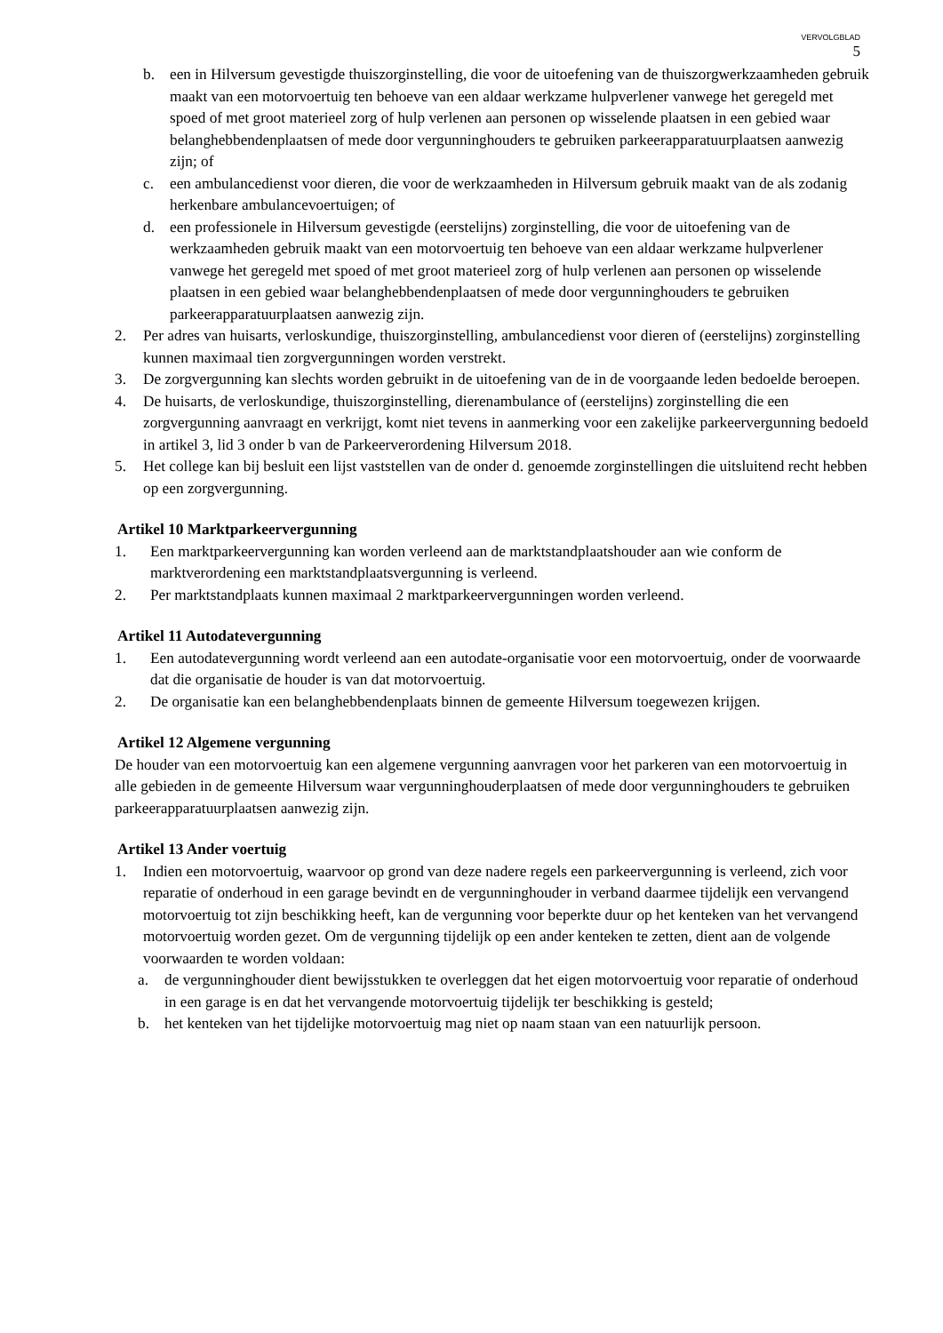VERVOLGBLAD
5
b. een in Hilversum gevestigde thuiszorginstelling, die voor de uitoefening van de thuiszorgwerkzaamheden gebruik maakt van een motorvoertuig ten behoeve van een aldaar werkzame hulpverlener vanwege het geregeld met spoed of met groot materieel zorg of hulp verlenen aan personen op wisselende plaatsen in een gebied waar belanghebbendenplaatsen of mede door vergunninghouders te gebruiken parkeerapparatuurplaatsen aanwezig zijn; of
c. een ambulancedienst voor dieren, die voor de werkzaamheden in Hilversum gebruik maakt van de als zodanig herkenbare ambulancevoertuigen; of
d. een professionele in Hilversum gevestigde (eerstelijns) zorginstelling, die voor de uitoefening van de werkzaamheden gebruik maakt van een motorvoertuig ten behoeve van een aldaar werkzame hulpverlener vanwege het geregeld met spoed of met groot materieel zorg of hulp verlenen aan personen op wisselende plaatsen in een gebied waar belanghebbendenplaatsen of mede door vergunninghouders te gebruiken parkeerapparatuurplaatsen aanwezig zijn.
2. Per adres van huisarts, verloskundige, thuiszorginstelling, ambulancedienst voor dieren of (eerstelijns) zorginstelling kunnen maximaal tien zorgvergunningen worden verstrekt.
3. De zorgvergunning kan slechts worden gebruikt in de uitoefening van de in de voorgaande leden bedoelde beroepen.
4. De huisarts, de verloskundige, thuiszorginstelling, dierenambulance of (eerstelijns) zorginstelling die een zorgvergunning aanvraagt en verkrijgt, komt niet tevens in aanmerking voor een zakelijke parkeervergunning bedoeld in artikel 3, lid 3 onder b van de Parkeerverordening Hilversum 2018.
5. Het college kan bij besluit een lijst vaststellen van de onder d. genoemde zorginstellingen die uitsluitend recht hebben op een zorgvergunning.
Artikel 10 Marktparkeervergunning
1. Een marktparkeervergunning kan worden verleend aan de marktstandplaatshouder aan wie conform de marktverordening een marktstandplaatsvergunning is verleend.
2. Per marktstandplaats kunnen maximaal 2 marktparkeervergunningen worden verleend.
Artikel 11 Autodatevergunning
1. Een autodatevergunning wordt verleend aan een autodate-organisatie voor een motorvoertuig, onder de voorwaarde dat die organisatie de houder is van dat motorvoertuig.
2. De organisatie kan een belanghebbendenplaats binnen de gemeente Hilversum toegewezen krijgen.
Artikel 12 Algemene vergunning
De houder van een motorvoertuig kan een algemene vergunning aanvragen voor het parkeren van een motorvoertuig in alle gebieden in de gemeente Hilversum waar vergunninghouderplaatsen of mede door vergunninghouders te gebruiken parkeerapparatuurplaatsen aanwezig zijn.
Artikel 13 Ander voertuig
1. Indien een motorvoertuig, waarvoor op grond van deze nadere regels een parkeervergunning is verleend, zich voor reparatie of onderhoud in een garage bevindt en de vergunninghouder in verband daarmee tijdelijk een vervangend motorvoertuig tot zijn beschikking heeft, kan de vergunning voor beperkte duur op het kenteken van het vervangend motorvoertuig worden gezet. Om de vergunning tijdelijk op een ander kenteken te zetten, dient aan de volgende voorwaarden te worden voldaan:
a. de vergunninghouder dient bewijsstukken te overleggen dat het eigen motorvoertuig voor reparatie of onderhoud in een garage is en dat het vervangende motorvoertuig tijdelijk ter beschikking is gesteld;
b. het kenteken van het tijdelijke motorvoertuig mag niet op naam staan van een natuurlijk persoon.